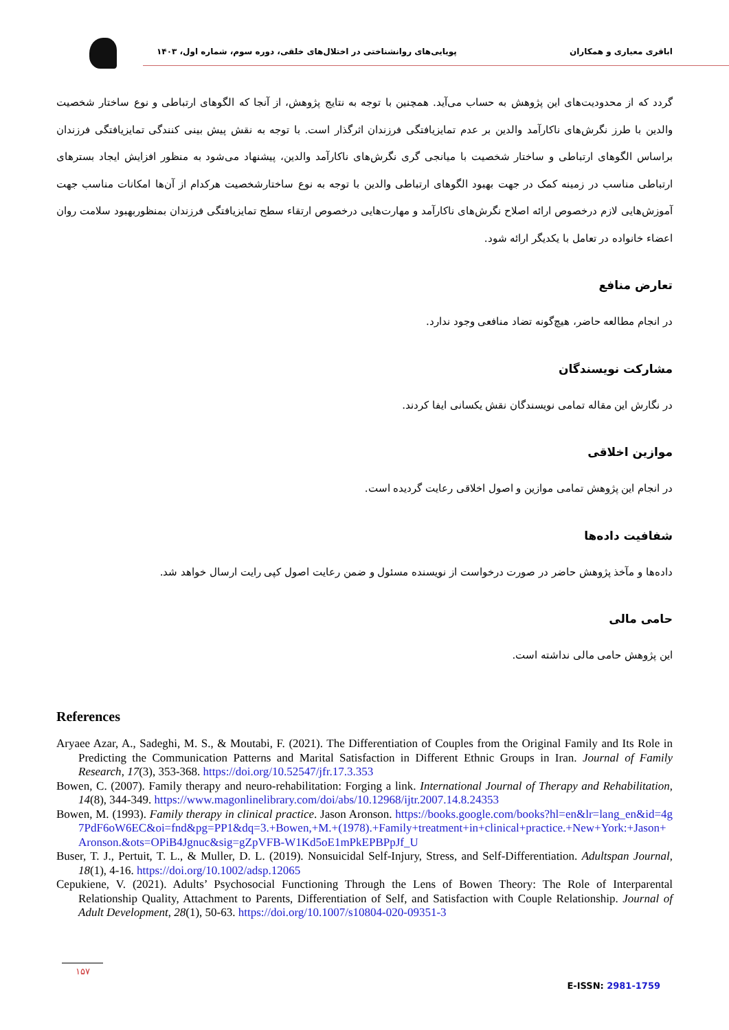پویایی‌های روانشناختی در اختلال‌های خلقی، دوره سوم، شماره اول، ۱۴۰۳
اباقری معیاری و همکاران
گردد که از محدودیت‌های این پژوهش به حساب می‌آید. همچنین با توجه به نتایج پژوهش، از آنجا که الگوهای ارتباطی و نوع ساختار شخصیت والدین با طرز نگرش‌های ناکارآمد والدین بر عدم تمایزیافتگی فرزندان اثرگذار است. با توجه به نقش پیش بینی کنندگی تمایزیافتگی فرزندان براساس الگوهای ارتباطی و ساختار شخصیت با میانجی گری نگرش‌های ناکارآمد والدین، پیشنهاد می‌شود به منظور افزایش ایجاد بسترهای ارتباطی مناسب در زمینه کمک در جهت بهبود الگوهای ارتباطی والدین با توجه به نوع ساختارشخصیت هرکدام از آن‌ها امکانات مناسب جهت آموزش‌هایی لازم درخصوص ارائه اصلاح نگرش‌های ناکارآمد و مهارت‌هایی درخصوص ارتقاء سطح تمایزیافتگی فرزندان بمنظوربهبود سلامت روان اعضاء خانواده در تعامل با یکدیگر ارائه شود.
تعارض منافع
در انجام مطالعه حاضر، هیچ‌گونه تضاد منافعی وجود ندارد.
مشارکت نویسندگان
در نگارش این مقاله تمامی نویسندگان نقش یکسانی ایفا کردند.
موازین اخلاقی
در انجام این پژوهش تمامی موازین و اصول اخلاقی رعایت گردیده است.
شفافیت داده‌ها
داده‌ها و مآخذ پژوهش حاضر در صورت درخواست از نویسنده مسئول و ضمن رعایت اصول کپی رایت ارسال خواهد شد.
حامی مالی
این پژوهش حامی مالی نداشته است.
References
Aryaee Azar, A., Sadeghi, M. S., & Moutabi, F. (2021). The Differentiation of Couples from the Original Family and Its Role in Predicting the Communication Patterns and Marital Satisfaction in Different Ethnic Groups in Iran. Journal of Family Research, 17(3), 353-368. https://doi.org/10.52547/jfr.17.3.353
Bowen, C. (2007). Family therapy and neuro-rehabilitation: Forging a link. International Journal of Therapy and Rehabilitation, 14(8), 344-349. https://www.magonlinelibrary.com/doi/abs/10.12968/ijtr.2007.14.8.24353
Bowen, M. (1993). Family therapy in clinical practice. Jason Aronson. https://books.google.com/books?hl=en&lr=lang_en&id=4g7PdF6oW6EC&oi=fnd&pg=PP1&dq=3.+Bowen,+M.+(1978).+Family+treatment+in+clinical+practice.+New+York:+Jason+Aronson.&ots=OPiB4Jgnuc&sig=gZpVFB-W1Kd5oE1mPkEPBPpJf_U
Buser, T. J., Pertuit, T. L., & Muller, D. L. (2019). Nonsuicidal Self-Injury, Stress, and Self-Differentiation. Adultspan Journal, 18(1), 4-16. https://doi.org/10.1002/adsp.12065
Cepukiene, V. (2021). Adults’ Psychosocial Functioning Through the Lens of Bowen Theory: The Role of Interparental Relationship Quality, Attachment to Parents, Differentiation of Self, and Satisfaction with Couple Relationship. Journal of Adult Development, 28(1), 50-63. https://doi.org/10.1007/s10804-020-09351-3
۱۵۷
E-ISSN: 2981-1759